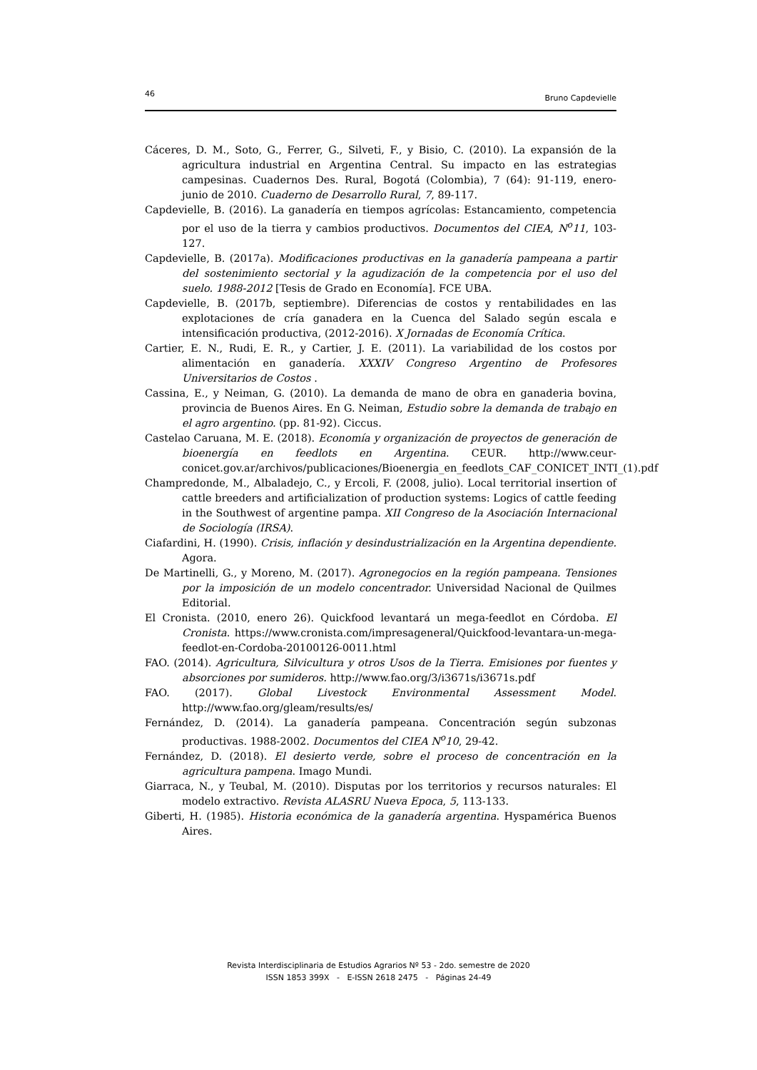46 Bruno Capdevielle
Cáceres, D. M., Soto, G., Ferrer, G., Silveti, F., y Bisio, C. (2010). La expansión de la agricultura industrial en Argentina Central. Su impacto en las estrategias campesinas. Cuadernos Des. Rural, Bogotá (Colombia), 7 (64): 91-119, enero-junio de 2010. Cuaderno de Desarrollo Rural, 7, 89-117.
Capdevielle, B. (2016). La ganadería en tiempos agrícolas: Estancamiento, competencia por el uso de la tierra y cambios productivos. Documentos del CIEA, N<sup>o</sup>11, 103-127.
Capdevielle, B. (2017a). Modificaciones productivas en la ganadería pampeana a partir del sostenimiento sectorial y la agudización de la competencia por el uso del suelo. 1988-2012 [Tesis de Grado en Economía]. FCE UBA.
Capdevielle, B. (2017b, septiembre). Diferencias de costos y rentabilidades en las explotaciones de cría ganadera en la Cuenca del Salado según escala e intensificación productiva, (2012-2016). X Jornadas de Economía Crítica.
Cartier, E. N., Rudi, E. R., y Cartier, J. E. (2011). La variabilidad de los costos por alimentación en ganadería. XXXIV Congreso Argentino de Profesores Universitarios de Costos .
Cassina, E., y Neiman, G. (2010). La demanda de mano de obra en ganaderia bovina, provincia de Buenos Aires. En G. Neiman, Estudio sobre la demanda de trabajo en el agro argentino. (pp. 81-92). Ciccus.
Castelao Caruana, M. E. (2018). Economía y organización de proyectos de generación de bioenergía en feedlots en Argentina. CEUR. http://www.ceur-conicet.gov.ar/archivos/publicaciones/Bioenergia_en_feedlots_CAF_CONICET_INTI_(1).pdf
Champredonde, M., Albaladejo, C., y Ercoli, F. (2008, julio). Local territorial insertion of cattle breeders and artificialization of production systems: Logics of cattle feeding in the Southwest of argentine pampa. XII Congreso de la Asociación Internacional de Sociología (IRSA).
Ciafardini, H. (1990). Crisis, inflación y desindustrialización en la Argentina dependiente. Agora.
De Martinelli, G., y Moreno, M. (2017). Agronegocios en la región pampeana. Tensiones por la imposición de un modelo concentrador. Universidad Nacional de Quilmes Editorial.
El Cronista. (2010, enero 26). Quickfood levantará un mega-feedlot en Córdoba. El Cronista. https://www.cronista.com/impresageneral/Quickfood-levantara-un-mega-feedlot-en-Cordoba-20100126-0011.html
FAO. (2014). Agricultura, Silvicultura y otros Usos de la Tierra. Emisiones por fuentes y absorciones por sumideros. http://www.fao.org/3/i3671s/i3671s.pdf
FAO. (2017). Global Livestock Environmental Assessment Model. http://www.fao.org/gleam/results/es/
Fernández, D. (2014). La ganadería pampeana. Concentración según subzonas productivas. 1988-2002. Documentos del CIEA N<sup>o</sup>10, 29-42.
Fernández, D. (2018). El desierto verde, sobre el proceso de concentración en la agricultura pampena. Imago Mundi.
Giarraca, N., y Teubal, M. (2010). Disputas por los territorios y recursos naturales: El modelo extractivo. Revista ALASRU Nueva Epoca, 5, 113-133.
Giberti, H. (1985). Historia económica de la ganadería argentina. Hyspamérica Buenos Aires.
Revista Interdisciplinaria de Estudios Agrarios Nº 53 - 2do. semestre de 2020
ISSN 1853 399X - E-ISSN 2618 2475 - Páginas 24-49